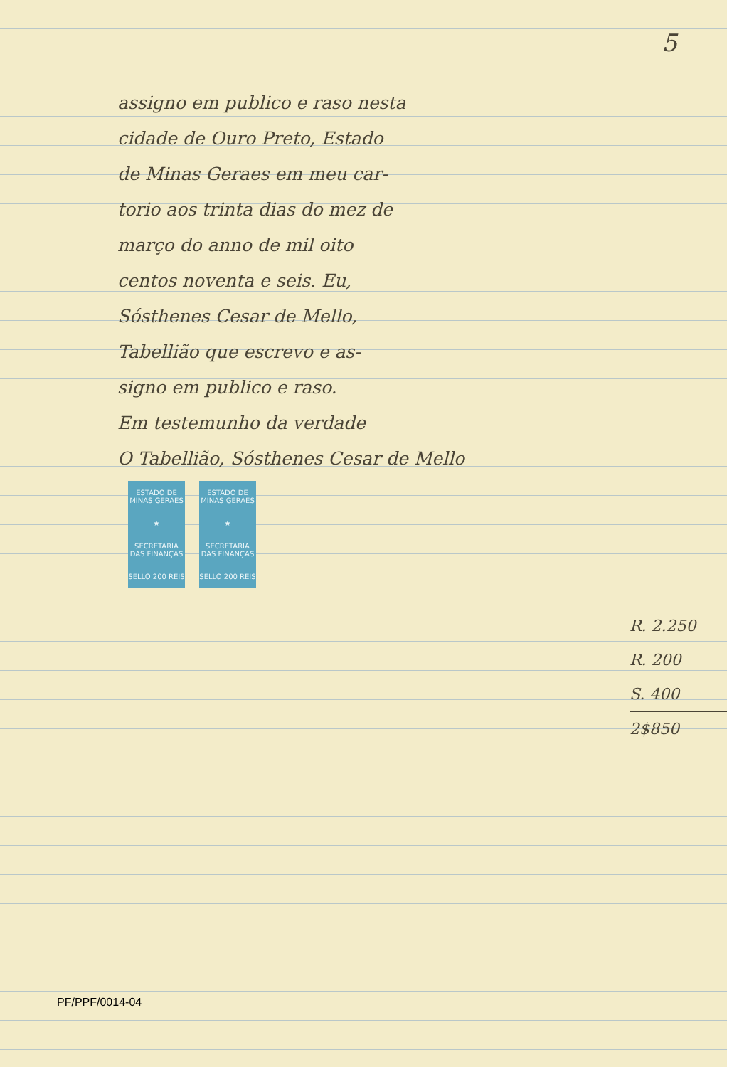5
assigno em publico e raso nesta
cidade de Ouro Preto, Estado
de Minas Geraes em meu car-
torio aos trinta dias do mez de
março do anno de mil oito
centos noventa e seis. Eu,
Sósthenes Cesar de Mello,
Tabellião que escrevo e as-
signo em publico e raso.
Em testemunho da verdade
O Tabellião, Sósthenes Cesar de Mello
ESTADO DE MINAS GERAES
★
SECRETARIA DAS FINANÇAS
SELLO 200 REIS
ESTADO DE MINAS GERAES
★
SECRETARIA DAS FINANÇAS
SELLO 200 REIS
R. 2.250
R. 200
S. 400
2$850
PF/PPF/0014-04